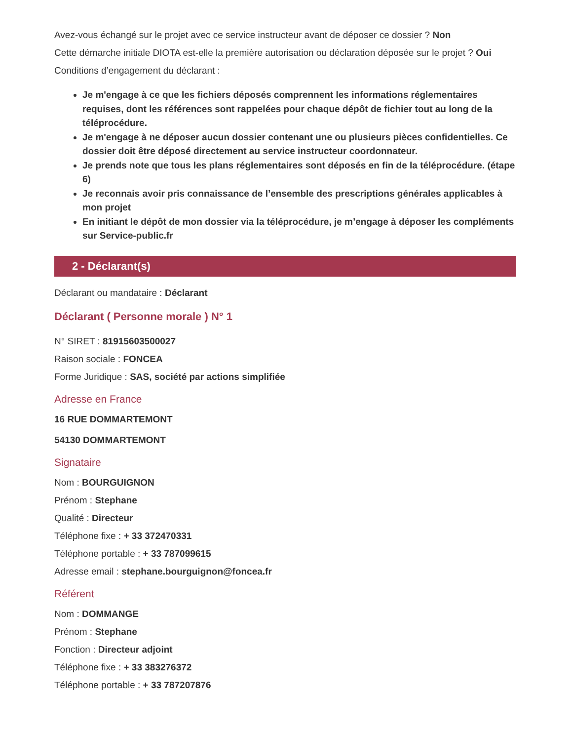Avez-vous échangé sur le projet avec ce service instructeur avant de déposer ce dossier ? Non
Cette démarche initiale DIOTA est-elle la première autorisation ou déclaration déposée sur le projet ? Oui
Conditions d’engagement du déclarant :
Je m'engage à ce que les fichiers déposés comprennent les informations réglementaires requises, dont les références sont rappelées pour chaque dépôt de fichier tout au long de la téléprocédure.
Je m'engage à ne déposer aucun dossier contenant une ou plusieurs pièces confidentielles. Ce dossier doit être déposé directement au service instructeur coordonnateur.
Je prends note que tous les plans réglementaires sont déposés en fin de la téléprocédure. (étape 6)
Je reconnais avoir pris connaissance de l’ensemble des prescriptions générales applicables à mon projet
En initiant le dépôt de mon dossier via la téléprocédure, je m’engage à déposer les compléments sur Service-public.fr
2 - Déclarant(s)
Déclarant ou mandataire : Déclarant
Déclarant ( Personne morale ) N° 1
N° SIRET : 81915603500027
Raison sociale : FONCEA
Forme Juridique : SAS, société par actions simplifiée
Adresse en France
16 RUE DOMMARTEMONT
54130 DOMMARTEMONT
Signataire
Nom : BOURGUIGNON
Prénom : Stephane
Qualité : Directeur
Téléphone fixe : + 33 372470331
Téléphone portable : + 33 787099615
Adresse email : stephane.bourguignon@foncea.fr
Référent
Nom : DOMMANGE
Prénom : Stephane
Fonction : Directeur adjoint
Téléphone fixe : + 33 383276372
Téléphone portable : + 33 787207876